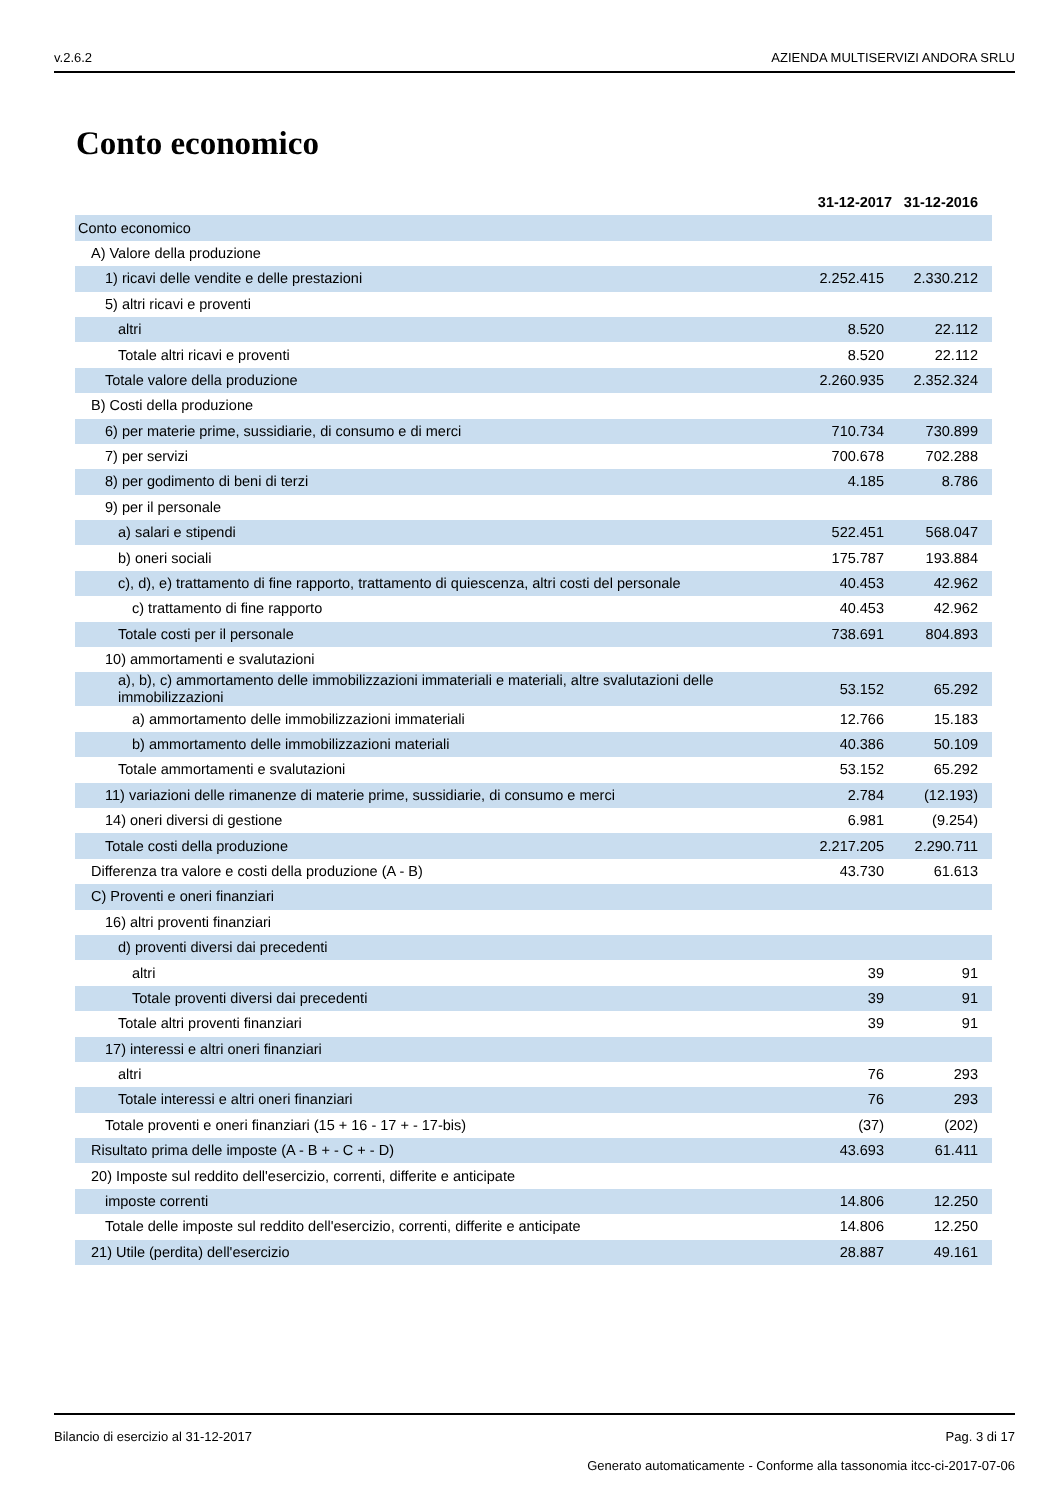v.2.6.2 AZIENDA MULTISERVIZI ANDORA SRLU
Conto economico
| | 31-12-2017 | 31-12-2016 |
| --- | --- | --- |
| Conto economico | | |
| A) Valore della produzione | | |
| 1) ricavi delle vendite e delle prestazioni | 2.252.415 | 2.330.212 |
| 5) altri ricavi e proventi | | |
| altri | 8.520 | 22.112 |
| Totale altri ricavi e proventi | 8.520 | 22.112 |
| Totale valore della produzione | 2.260.935 | 2.352.324 |
| B) Costi della produzione | | |
| 6) per materie prime, sussidiarie, di consumo e di merci | 710.734 | 730.899 |
| 7) per servizi | 700.678 | 702.288 |
| 8) per godimento di beni di terzi | 4.185 | 8.786 |
| 9) per il personale | | |
| a) salari e stipendi | 522.451 | 568.047 |
| b) oneri sociali | 175.787 | 193.884 |
| c), d), e) trattamento di fine rapporto, trattamento di quiescenza, altri costi del personale | 40.453 | 42.962 |
| c) trattamento di fine rapporto | 40.453 | 42.962 |
| Totale costi per il personale | 738.691 | 804.893 |
| 10) ammortamenti e svalutazioni | | |
| a), b), c) ammortamento delle immobilizzazioni immateriali e materiali, altre svalutazioni delle immobilizzazioni | 53.152 | 65.292 |
| a) ammortamento delle immobilizzazioni immateriali | 12.766 | 15.183 |
| b) ammortamento delle immobilizzazioni materiali | 40.386 | 50.109 |
| Totale ammortamenti e svalutazioni | 53.152 | 65.292 |
| 11) variazioni delle rimanenze di materie prime, sussidiarie, di consumo e merci | 2.784 | (12.193) |
| 14) oneri diversi di gestione | 6.981 | (9.254) |
| Totale costi della produzione | 2.217.205 | 2.290.711 |
| Differenza tra valore e costi della produzione (A - B) | 43.730 | 61.613 |
| C) Proventi e oneri finanziari | | |
| 16) altri proventi finanziari | | |
| d) proventi diversi dai precedenti | | |
| altri | 39 | 91 |
| Totale proventi diversi dai precedenti | 39 | 91 |
| Totale altri proventi finanziari | 39 | 91 |
| 17) interessi e altri oneri finanziari | | |
| altri | 76 | 293 |
| Totale interessi e altri oneri finanziari | 76 | 293 |
| Totale proventi e oneri finanziari (15 + 16 - 17 + - 17-bis) | (37) | (202) |
| Risultato prima delle imposte (A - B + - C + - D) | 43.693 | 61.411 |
| 20) Imposte sul reddito dell'esercizio, correnti, differite e anticipate | | |
| imposte correnti | 14.806 | 12.250 |
| Totale delle imposte sul reddito dell'esercizio, correnti, differite e anticipate | 14.806 | 12.250 |
| 21) Utile (perdita) dell'esercizio | 28.887 | 49.161 |
Bilancio di esercizio al 31-12-2017 Pag. 3 di 17
Generato automaticamente - Conforme alla tassonomia itcc-ci-2017-07-06